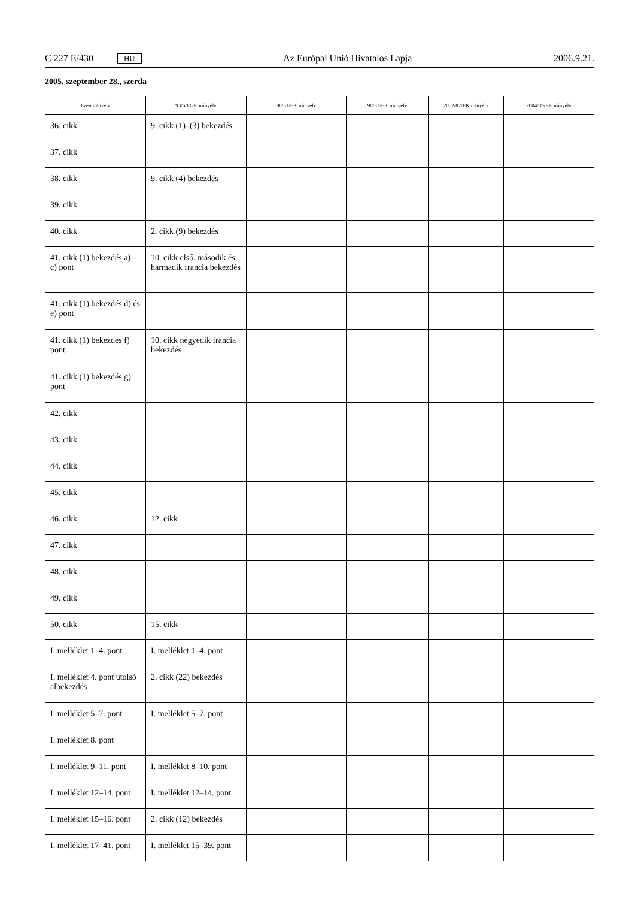C 227 E/430 HU Az Európai Unió Hivatalos Lapja 2006.9.21.
2005. szeptember 28., szerda
| Ezen irányelv | 93/6/EGK irányelv | 98/31/EK irányelv | 98/33/EK irányelv | 2002/87/EK irányelv | 2004/39/EK irányelv |
| --- | --- | --- | --- | --- | --- |
| 36. cikk | 9. cikk (1)–(3) bekezdés | | | | |
| 37. cikk | | | | | |
| 38. cikk | 9. cikk (4) bekezdés | | | | |
| 39. cikk | | | | | |
| 40. cikk | 2. cikk (9) bekezdés | | | | |
| 41. cikk (1) bekezdés a)–c) pont | 10. cikk első, második és harmadik francia bekezdés | | | | |
| 41. cikk (1) bekezdés d) és e) pont | | | | | |
| 41. cikk (1) bekezdés f) pont | 10. cikk negyedik francia bekezdés | | | | |
| 41. cikk (1) bekezdés g) pont | | | | | |
| 42. cikk | | | | | |
| 43. cikk | | | | | |
| 44. cikk | | | | | |
| 45. cikk | | | | | |
| 46. cikk | 12. cikk | | | | |
| 47. cikk | | | | | |
| 48. cikk | | | | | |
| 49. cikk | | | | | |
| 50. cikk | 15. cikk | | | | |
| I. melléklet 1–4. pont | I. melléklet 1–4. pont | | | | |
| I. melléklet 4. pont utolsó albekezdés | 2. cikk (22) bekezdés | | | | |
| I. melléklet 5–7. pont | I. melléklet 5–7. pont | | | | |
| I. melléklet 8. pont | | | | | |
| I. melléklet 9–11. pont | I. melléklet 8–10. pont | | | | |
| I. melléklet 12–14. pont | I. melléklet 12–14. pont | | | | |
| I. melléklet 15–16. pont | 2. cikk (12) bekezdés | | | | |
| I. melléklet 17–41. pont | I. melléklet 15–39. pont | | | | |